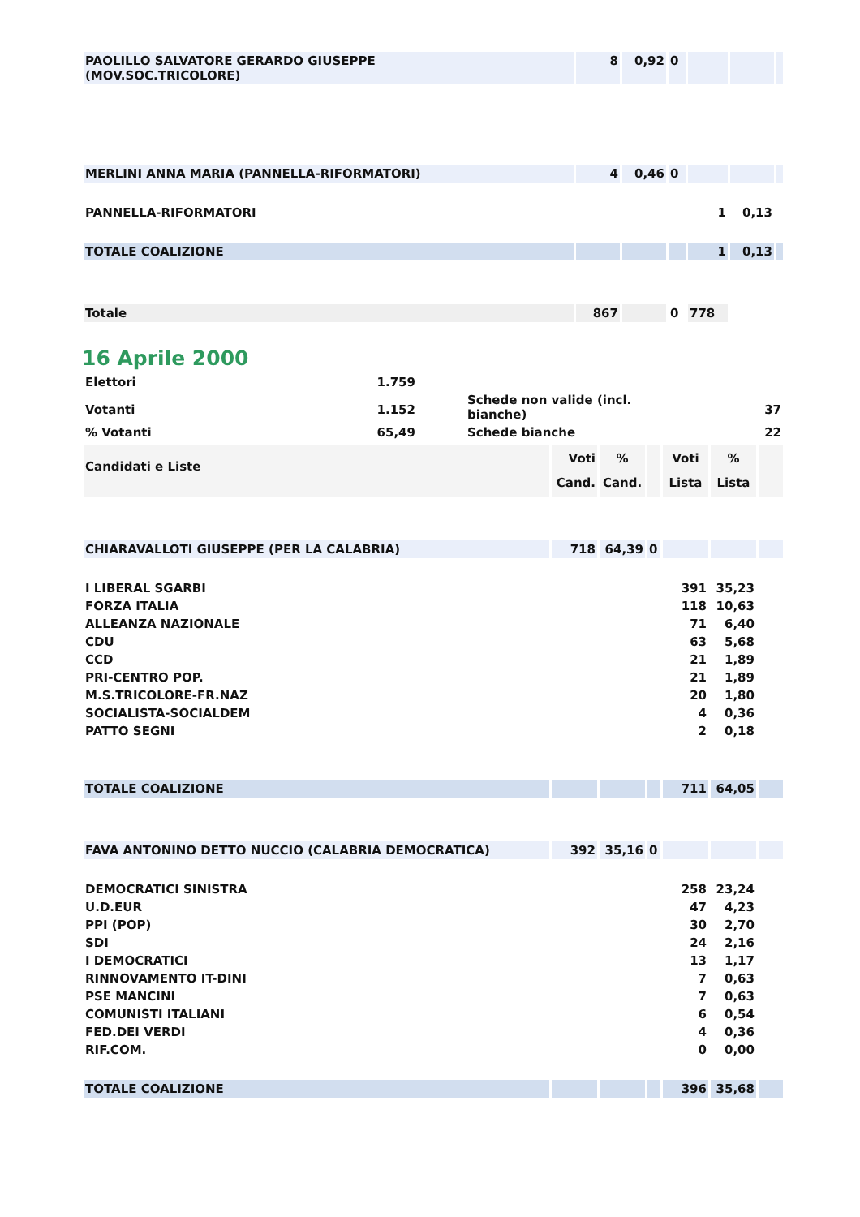| PAOLILLO SALVATORE GERARDO GIUSEPPE (MOV.SOC.TRICOLORE) | 8 | 0,92 | 0 | | | |
| MERLINI ANNA MARIA (PANNELLA-RIFORMATORI) | 4 | 0,46 | 0 | | | |
| PANNELLA-RIFORMATORI | | | | 1 | 0,13 | |
| TOTALE COALIZIONE | | | | 1 | 0,13 | |
| Totale | 867 | | 0 | 778 | | |
16 Aprile 2000
| Elettori | 1.759 | | | |
| Votanti | 1.152 | | Schede non valide (incl. bianche) | 37 |
| % Votanti | 65,49 | | Schede bianche | 22 |
| Candidati e Liste | Voti Cand. | % Cand. | | Voti Lista | % Lista | |
| CHIARAVALLOTI GIUSEPPE (PER LA CALABRIA) | 718 | 64,39 | 0 | | | |
| I LIBERAL SGARBI | | | | 391 | 35,23 | |
| FORZA ITALIA | | | | 118 | 10,63 | |
| ALLEANZA NAZIONALE | | | | 71 | 6,40 | |
| CDU | | | | 63 | 5,68 | |
| CCD | | | | 21 | 1,89 | |
| PRI-CENTRO POP. | | | | 21 | 1,89 | |
| M.S.TRICOLORE-FR.NAZ | | | | 20 | 1,80 | |
| SOCIALISTA-SOCIALDEM | | | | 4 | 0,36 | |
| PATTO SEGNI | | | | 2 | 0,18 | |
| TOTALE COALIZIONE | | | | 711 | 64,05 | |
| FAVA ANTONINO DETTO NUCCIO (CALABRIA DEMOCRATICA) | 392 | 35,16 | 0 | | | |
| DEMOCRATICI SINISTRA | | | | 258 | 23,24 | |
| U.D.EUR | | | | 47 | 4,23 | |
| PPI (POP) | | | | 30 | 2,70 | |
| SDI | | | | 24 | 2,16 | |
| I DEMOCRATICI | | | | 13 | 1,17 | |
| RINNOVAMENTO IT-DINI | | | | 7 | 0,63 | |
| PSE MANCINI | | | | 7 | 0,63 | |
| COMUNISTI ITALIANI | | | | 6 | 0,54 | |
| FED.DEI VERDI | | | | 4 | 0,36 | |
| RIF.COM. | | | | 0 | 0,00 | |
| TOTALE COALIZIONE | | | | 396 | 35,68 | |